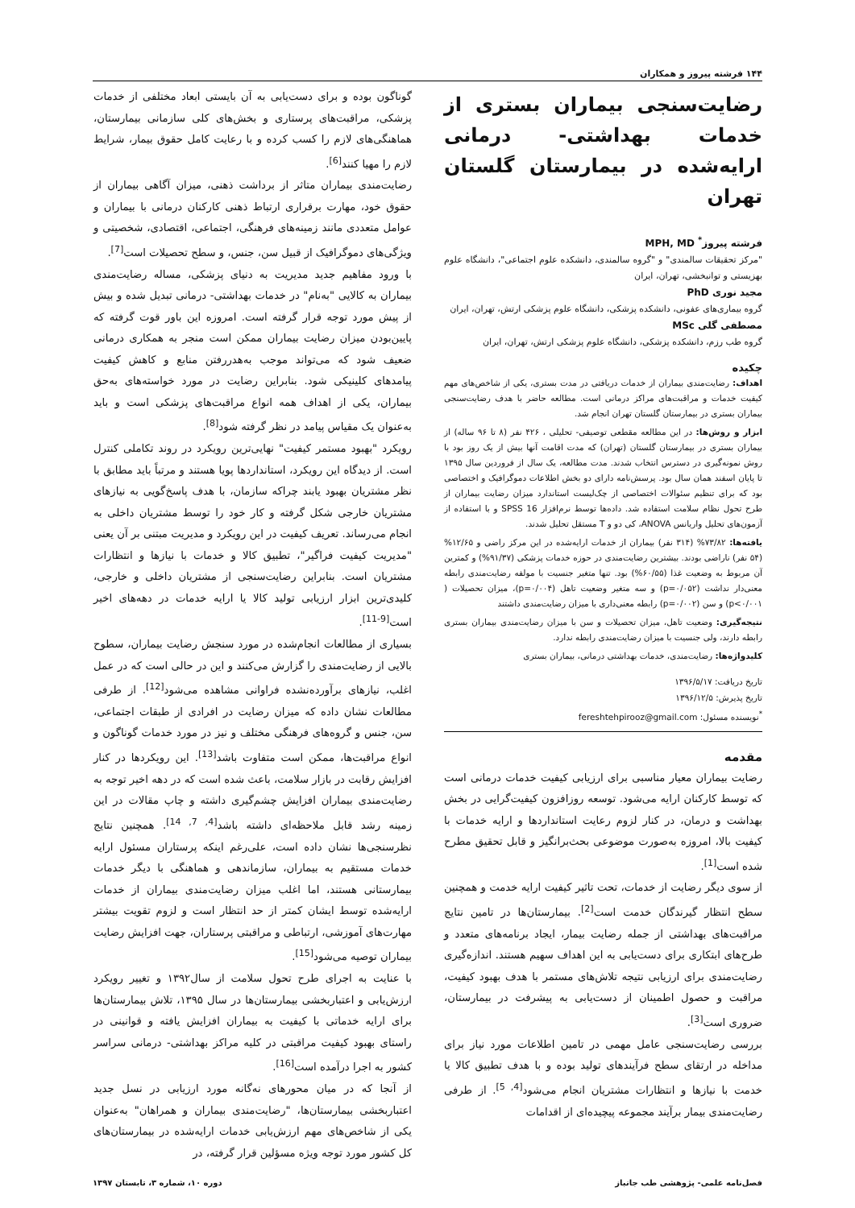۱۴۴ فرشته پیروز و همکاران
رضایت‌سنجی بیماران بستری از خدمات بهداشتی- درمانی ارایه‌شده در بیمارستان گلستان تهران
فرشته پیروز<sup>*</sup> MPH, MD
"مرکز تحقیقات سالمندی" و "گروه سالمندی، دانشکده علوم اجتماعی"، دانشگاه علوم بهزیستی و توانبخشی، تهران، ایران
مجید نوری PhD
گروه بیماری‌های عفونی، دانشکده پزشکی، دانشگاه علوم پزشکی ارتش، تهران، ایران
مصطفی گلی MSc
گروه طب رزم، دانشکده پزشکی، دانشگاه علوم پزشکی ارتش، تهران، ایران
چکیده
اهداف: رضایت‌مندی بیماران از خدمات دریافتی در مدت بستری، یکی از شاخص‌های مهم کیفیت خدمات و مراقبت‌های مراکز درمانی است. مطالعه حاضر با هدف رضایت‌سنجی بیماران بستری در بیمارستان گلستان تهران انجام شد.
ابزار و روش‌ها: در این مطالعه مقطعی توصیفی- تحلیلی ، ۴۲۶ نفر (۸ تا ۹۶ ساله) از بیماران بستری در بیمارستان گلستان (تهران) که مدت اقامت آنها بیش از یک روز بود با روش نمونه‌گیری در دسترس انتخاب شدند. مدت مطالعه، یک سال از فروردین سال ۱۳۹۵ تا پایان اسفند همان سال بود. پرسش‌نامه دارای دو بخش اطلاعات دموگرافیک و اختصاصی بود که برای تنظیم سئوالات اختصاصی از چک‌لیست استاندارد میزان رضایت بیماران از طرح تحول نظام سلامت استفاده شد. داده‌ها توسط نرم‌افزار SPSS 16 و با استفاده از آزمون‌های تحلیل واریانس ANOVA، کی دو و T مستقل تحلیل شدند.
یافته‌ها: ۷۳/۸۲% (۳۱۴ نفر) بیماران از خدمات ارایه‌شده در این مرکز راضی و ۱۲/۶۵% (۵۴ نفر) ناراضی بودند. بیشترین رضایت‌مندی در حوزه خدمات پزشکی (۹۱/۳۷%) و کمترین آن مربوط به وضعیت غذا (۶۰/۵۵%) بود. تنها متغیر جنسیت با مولفه رضایت‌مندی رابطه معنی‌دار نداشت (p=۰/۰۵۲) و سه متغیر وضعیت تاهل (p=۰/۰۰۴)، میزان تحصیلات ( p<۰/۰۰۱) و سن (p=۰/۰۰۲) رابطه معنی‌داری با میزان رضایت‌مندی داشتند
نتیجه‌گیری: وضعیت تاهل، میزان تحصیلات و سن با میزان رضایت‌مندی بیماران بستری رابطه دارند، ولی جنسیت با میزان رضایت‌مندی رابطه ندارد.
کلیدواژه‌ها: رضایت‌مندی، خدمات بهداشتی درمانی، بیماران بستری
تاریخ دریافت: ۱۳۹۶/۵/۱۷
تاریخ پذیرش: ۱۳۹۶/۱۲/۵
<sup>*</sup> نویسنده مسئول: fereshtehpirooz@gmail.com
مقدمه
رضایت بیماران معیار مناسبی برای ارزیابی کیفیت خدمات درمانی است که توسط کارکنان ارایه می‌شود. توسعه روزافزون کیفیت‌گرایی در بخش بهداشت و درمان، در کنار لزوم رعایت استانداردها و ارایه خدمات با کیفیت بالا، امروزه به‌صورت موضوعی بحث‌برانگیز و قابل تحقیق مطرح شده است<sup>[1]</sup>.
از سوی دیگر رضایت از خدمات، تحت تاثیر کیفیت ارایه خدمت و همچنین سطح انتظار گیرندگان خدمت است<sup>[2]</sup>. بیمارستان‌ها در تامین نتایج مراقبت‌های بهداشتی از جمله رضایت بیمار، ایجاد برنامه‌های متعدد و طرح‌های ابتکاری برای دست‌یابی به این اهداف سهیم هستند. اندازه‌گیری رضایت‌مندی برای ارزیابی نتیجه تلاش‌های مستمر با هدف بهبود کیفیت، مراقبت و حصول اطمینان از دست‌یابی به پیشرفت در بیمارستان، ضروری است<sup>[3]</sup>.
بررسی رضایت‌سنجی عامل مهمی در تامین اطلاعات مورد نیاز برای مداخله در ارتقای سطح فرآیندهای تولید بوده و با هدف تطبیق کالا یا خدمت با نیازها و انتظارات مشتریان انجام می‌شود<sup>[4, 5]</sup>. از طرفی رضایت‌مندی بیمار برآیند مجموعه پیچیده‌ای از اقدامات
گوناگون بوده و برای دست‌یابی به آن بایستی ابعاد مختلفی از خدمات پزشکی، مراقبت‌های پرستاری و بخش‌های کلی سازمانی بیمارستان، هماهنگی‌های لازم را کسب کرده و با رعایت کامل حقوق بیمار، شرایط لازم را مهیا کنند<sup>[6]</sup>.
رضایت‌مندی بیماران متاثر از برداشت ذهنی، میزان آگاهی بیماران از حقوق خود، مهارت برقراری ارتباط ذهنی کارکنان درمانی با بیماران و عوامل متعددی مانند زمینه‌های فرهنگی، اجتماعی، اقتصادی، شخصیتی و ویژگی‌های دموگرافیک از قبیل سن، جنس، و سطح تحصیلات است<sup>[7]</sup>.
با ورود مفاهیم جدید مدیریت به دنیای پزشکی، مساله رضایت‌مندی بیماران به کالایی "به‌نام" در خدمات بهداشتی- درمانی تبدیل شده و بیش از پیش مورد توجه قرار گرفته است. امروزه این باور قوت گرفته که پایین‌بودن میزان رضایت بیماران ممکن است منجر به همکاری درمانی ضعیف شود که می‌تواند موجب به‌هدررفتن منابع و کاهش کیفیت پیامدهای کلینیکی شود. بنابراین رضایت در مورد خواسته‌های به‌حق بیماران، یکی از اهداف همه انواع مراقبت‌های پزشکی است و باید به‌عنوان یک مقیاس پیامد در نظر گرفته شود<sup>[8]</sup>.
رویکرد "بهبود مستمر کیفیت" نهایی‌ترین رویکرد در روند تکاملی کنترل است. از دیدگاه این رویکرد، استانداردها پویا هستند و مرتباً باید مطابق با نظر مشتریان بهبود یابند چراکه سازمان، با هدف پاسخ‌گویی به نیازهای مشتریان خارجی شکل گرفته و کار خود را توسط مشتریان داخلی به انجام می‌رساند. تعریف کیفیت در این رویکرد و مدیریت مبتنی بر آن یعنی "مدیریت کیفیت فراگیر"، تطبیق کالا و خدمات با نیازها و انتظارات مشتریان است. بنابراین رضایت‌سنجی از مشتریان داخلی و خارجی، کلیدی‌ترین ابزار ارزیابی تولید کالا یا ارایه خدمات در دهه‌های اخیر است<sup>[9-11]</sup>.
بسیاری از مطالعات انجام‌شده در مورد سنجش رضایت بیماران، سطوح بالایی از رضایت‌مندی را گزارش می‌کنند و این در حالی است که در عمل اغلب، نیازهای برآورده‌نشده فراوانی مشاهده می‌شود<sup>[12]</sup>. از طرفی مطالعات نشان داده که میزان رضایت در افرادی از طبقات اجتماعی، سن، جنس و گروه‌های فرهنگی مختلف و نیز در مورد خدمات گوناگون و انواع مراقبت‌ها، ممکن است متفاوت باشد<sup>[13]</sup>. این رویکردها در کنار افزایش رقابت در بازار سلامت، باعث شده است که در دهه اخیر توجه به رضایت‌مندی بیماران افزایش چشم‌گیری داشته و چاپ مقالات در این زمینه رشد قابل ملاحظه‌ای داشته باشد<sup>[4, 7, 14]</sup>. همچنین نتایج نظرسنجی‌ها نشان داده است، علی‌رغم اینکه پرستاران مسئول ارایه خدمات مستقیم به بیماران، سازماندهی و هماهنگی با دیگر خدمات بیمارستانی هستند، اما اغلب میزان رضایت‌مندی بیماران از خدمات ارایه‌شده توسط ایشان کمتر از حد انتظار است و لزوم تقویت بیشتر مهارت‌های آموزشی، ارتباطی و مراقبتی پرستاران، جهت افزایش رضایت بیماران توصیه می‌شود<sup>[15]</sup>.
با عنایت به اجرای طرح تحول سلامت از سال۱۳۹۲ و تغییر رویکرد ارزش‌یابی و اعتباربخشی بیمارستان‌ها در سال ۱۳۹۵، تلاش بیمارستان‌ها برای ارایه خدماتی با کیفیت به بیماران افزایش یافته و قوانینی در راستای بهبود کیفیت مراقبتی در کلیه مراکز بهداشتی- درمانی سراسر کشور به اجرا درآمده است<sup>[16]</sup>.
از آنجا که در میان محورهای نه‌گانه مورد ارزیابی در نسل جدید اعتباربخشی بیمارستان‌ها، "رضایت‌مندی بیماران و همراهان" به‌عنوان یکی از شاخص‌های مهم ارزش‌یابی خدمات ارایه‌شده در بیمارستان‌های کل کشور مورد توجه ویژه مسؤلین قرار گرفته، در
فصل‌نامه علمی- پژوهشی طب جانباز دوره ۱۰، شماره ۳، تابستان ۱۳۹۷